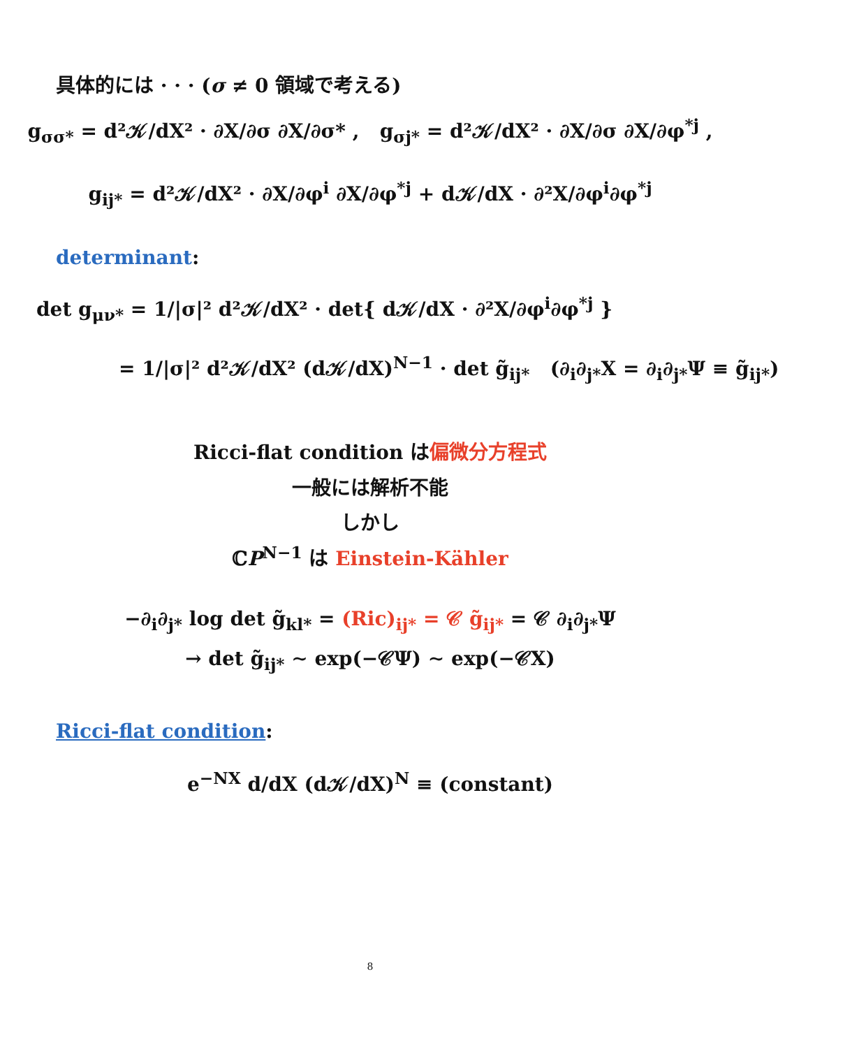具体的には · · · (σ ≠ 0 領域で考える)
g<sub>σσ*</sub> = d²𝒦/dX² · ∂X/∂σ ∂X/∂σ* , g<sub>σj*</sub> = d²𝒦/dX² · ∂X/∂σ ∂X/∂φ<sup>*j</sup> ,
g<sub>ij*</sub> = d²𝒦/dX² · ∂X/∂φ<sup>i</sup> ∂X/∂φ<sup>*j</sup> + d𝒦/dX · ∂²X/∂φ<sup>i</sup>∂φ<sup>*j</sup>
determinant:
det g<sub>μν*</sub> = 1/|σ|² d²𝒦/dX² · det{ d𝒦/dX · ∂²X/∂φ<sup>i</sup>∂φ<sup>*j</sup> }
= 1/|σ|² d²𝒦/dX² (d𝒦/dX)<sup>N−1</sup> · det g̃<sub>ij*</sub> (∂<sub>i</sub>∂<sub>j*</sub>X = ∂<sub>i</sub>∂<sub>j*</sub>Ψ ≡ g̃<sub>ij*</sub>)
Ricci-flat condition は偏微分方程式
一般には解析不能
しかし
ℂP<sup>N−1</sup> は Einstein-Kähler
−∂<sub>i</sub>∂<sub>j*</sub> log det g̃<sub>kl*</sub> = (Ric)<sub>ij*</sub> = 𝒞 g̃<sub>ij*</sub> = 𝒞 ∂<sub>i</sub>∂<sub>j*</sub>Ψ
→ det g̃<sub>ij*</sub> ∼ exp(−𝒞Ψ) ∼ exp(−𝒞X)
Ricci-flat condition:
e<sup>−NX</sup> d/dX (d𝒦/dX)<sup>N</sup> ≡ (constant)
8